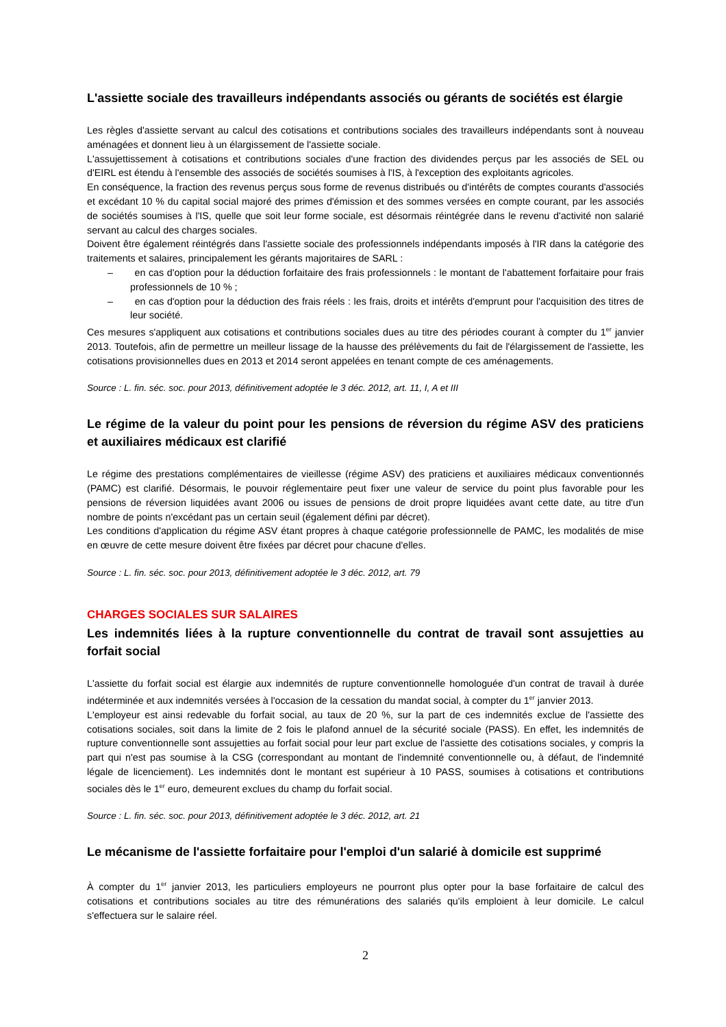L'assiette sociale des travailleurs indépendants associés ou gérants de sociétés est élargie
Les règles d'assiette servant au calcul des cotisations et contributions sociales des travailleurs indépendants sont à nouveau aménagées et donnent lieu à un élargissement de l'assiette sociale.
L'assujettissement à cotisations et contributions sociales d'une fraction des dividendes perçus par les associés de SEL ou d'EIRL est étendu à l'ensemble des associés de sociétés soumises à l'IS, à l'exception des exploitants agricoles.
En conséquence, la fraction des revenus perçus sous forme de revenus distribués ou d'intérêts de comptes courants d'associés et excédant 10 % du capital social majoré des primes d'émission et des sommes versées en compte courant, par les associés de sociétés soumises à l'IS, quelle que soit leur forme sociale, est désormais réintégrée dans le revenu d'activité non salarié servant au calcul des charges sociales.
Doivent être également réintégrés dans l'assiette sociale des professionnels indépendants imposés à l'IR dans la catégorie des traitements et salaires, principalement les gérants majoritaires de SARL :
– en cas d'option pour la déduction forfaitaire des frais professionnels : le montant de l'abattement forfaitaire pour frais professionnels de 10 % ;
– en cas d'option pour la déduction des frais réels : les frais, droits et intérêts d'emprunt pour l'acquisition des titres de leur société.
Ces mesures s'appliquent aux cotisations et contributions sociales dues au titre des périodes courant à compter du 1<sup>er</sup> janvier 2013. Toutefois, afin de permettre un meilleur lissage de la hausse des prélèvements du fait de l'élargissement de l'assiette, les cotisations provisionnelles dues en 2013 et 2014 seront appelées en tenant compte de ces aménagements.
Source : L. fin. séc. soc. pour 2013, définitivement adoptée le 3 déc. 2012, art. 11, I, A et III
Le régime de la valeur du point pour les pensions de réversion du régime ASV des praticiens et auxiliaires médicaux est clarifié
Le régime des prestations complémentaires de vieillesse (régime ASV) des praticiens et auxiliaires médicaux conventionnés (PAMC) est clarifié. Désormais, le pouvoir réglementaire peut fixer une valeur de service du point plus favorable pour les pensions de réversion liquidées avant 2006 ou issues de pensions de droit propre liquidées avant cette date, au titre d'un nombre de points n'excédant pas un certain seuil (également défini par décret).
Les conditions d'application du régime ASV étant propres à chaque catégorie professionnelle de PAMC, les modalités de mise en œuvre de cette mesure doivent être fixées par décret pour chacune d'elles.
Source : L. fin. séc. soc. pour 2013, définitivement adoptée le 3 déc. 2012, art. 79
CHARGES SOCIALES SUR SALAIRES
Les indemnités liées à la rupture conventionnelle du contrat de travail sont assujetties au forfait social
L'assiette du forfait social est élargie aux indemnités de rupture conventionnelle homologuée d'un contrat de travail à durée indéterminée et aux indemnités versées à l'occasion de la cessation du mandat social, à compter du 1<sup>er</sup> janvier 2013.
L'employeur est ainsi redevable du forfait social, au taux de 20 %, sur la part de ces indemnités exclue de l'assiette des cotisations sociales, soit dans la limite de 2 fois le plafond annuel de la sécurité sociale (PASS). En effet, les indemnités de rupture conventionnelle sont assujetties au forfait social pour leur part exclue de l'assiette des cotisations sociales, y compris la part qui n'est pas soumise à la CSG (correspondant au montant de l'indemnité conventionnelle ou, à défaut, de l'indemnité légale de licenciement). Les indemnités dont le montant est supérieur à 10 PASS, soumises à cotisations et contributions sociales dès le 1<sup>er</sup> euro, demeurent exclues du champ du forfait social.
Source : L. fin. séc. soc. pour 2013, définitivement adoptée le 3 déc. 2012, art. 21
Le mécanisme de l'assiette forfaitaire pour l'emploi d'un salarié à domicile est supprimé
À compter du 1<sup>er</sup> janvier 2013, les particuliers employeurs ne pourront plus opter pour la base forfaitaire de calcul des cotisations et contributions sociales au titre des rémunérations des salariés qu'ils emploient à leur domicile. Le calcul s'effectuera sur le salaire réel.
2